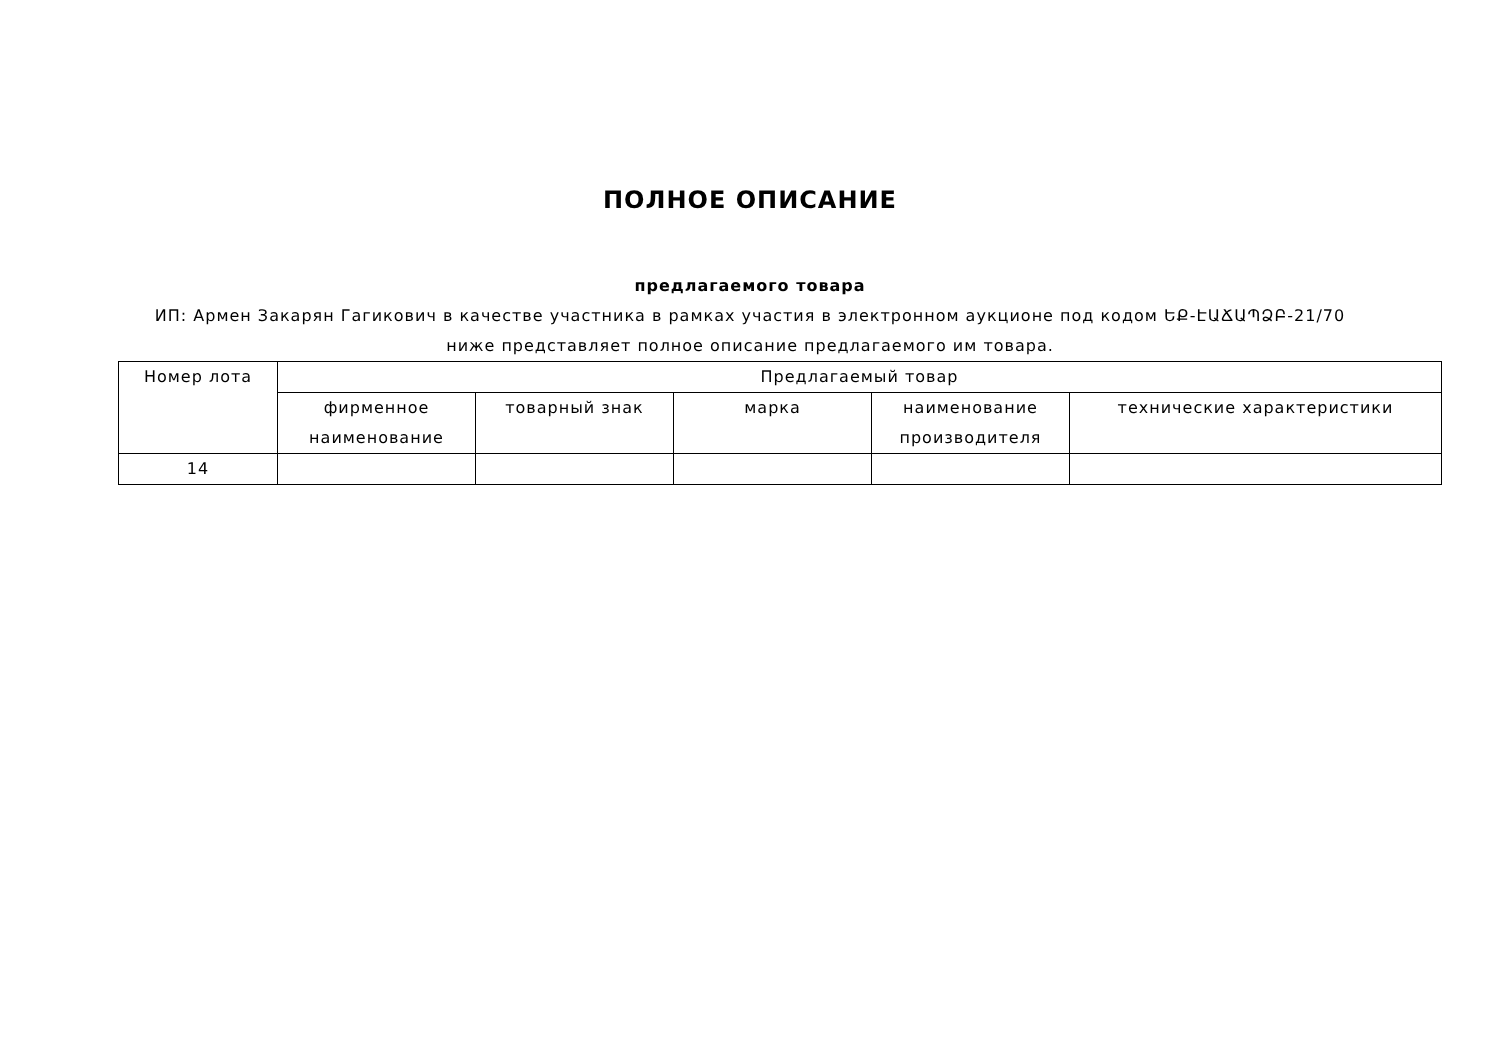ПОЛНОЕ ОПИСАНИЕ
предлагаемого товара
ИП: Армен Закарян Гагикович в качестве участника в рамках участия в электронном аукционе под кодом ԵՔ-ԷԱՃԱՊՁԲ-21/70
ниже представляет полное описание предлагаемого им товара.
| Номер лота | Предлагаемый товар | | | | |
| --- | --- | --- | --- | --- | --- |
| | фирменное наименование | товарный знак | марка | наименование производителя | технические характеристики |
| 14 | | | | | |